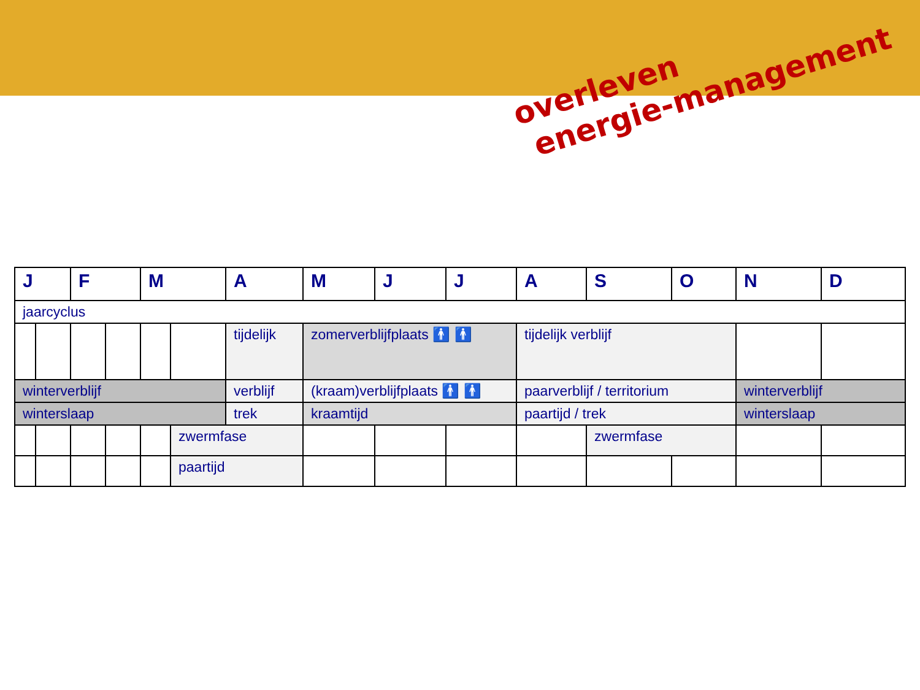overleven
energie-management
| J | | F | | M | | A | M | J | J | A | S | O | N | D |
| --- | --- | --- | --- | --- | --- | --- | --- | --- | --- | --- | --- | --- | --- | --- |
| jaarcyclus | | | | | | | | | | | | | | |
| | | | | | | tijdelijk | zomerverblijfplaats 🚹 🚹 | | | tijdelijk verblijf | | | | |
| winterverblijf | | | | | | verblijf | (kraam)verblijfplaats 🚹 🚹 | | | paarverblijf / territorium | | | winterverblijf | |
| winterslaap | | | | | | trek | kraamtijd | | | paartijd / trek | | | winterslaap | |
| | | | | | zwermfase | | | | | | zwermfase | | | |
| | | | | | paartijd | | | | | | | | | |